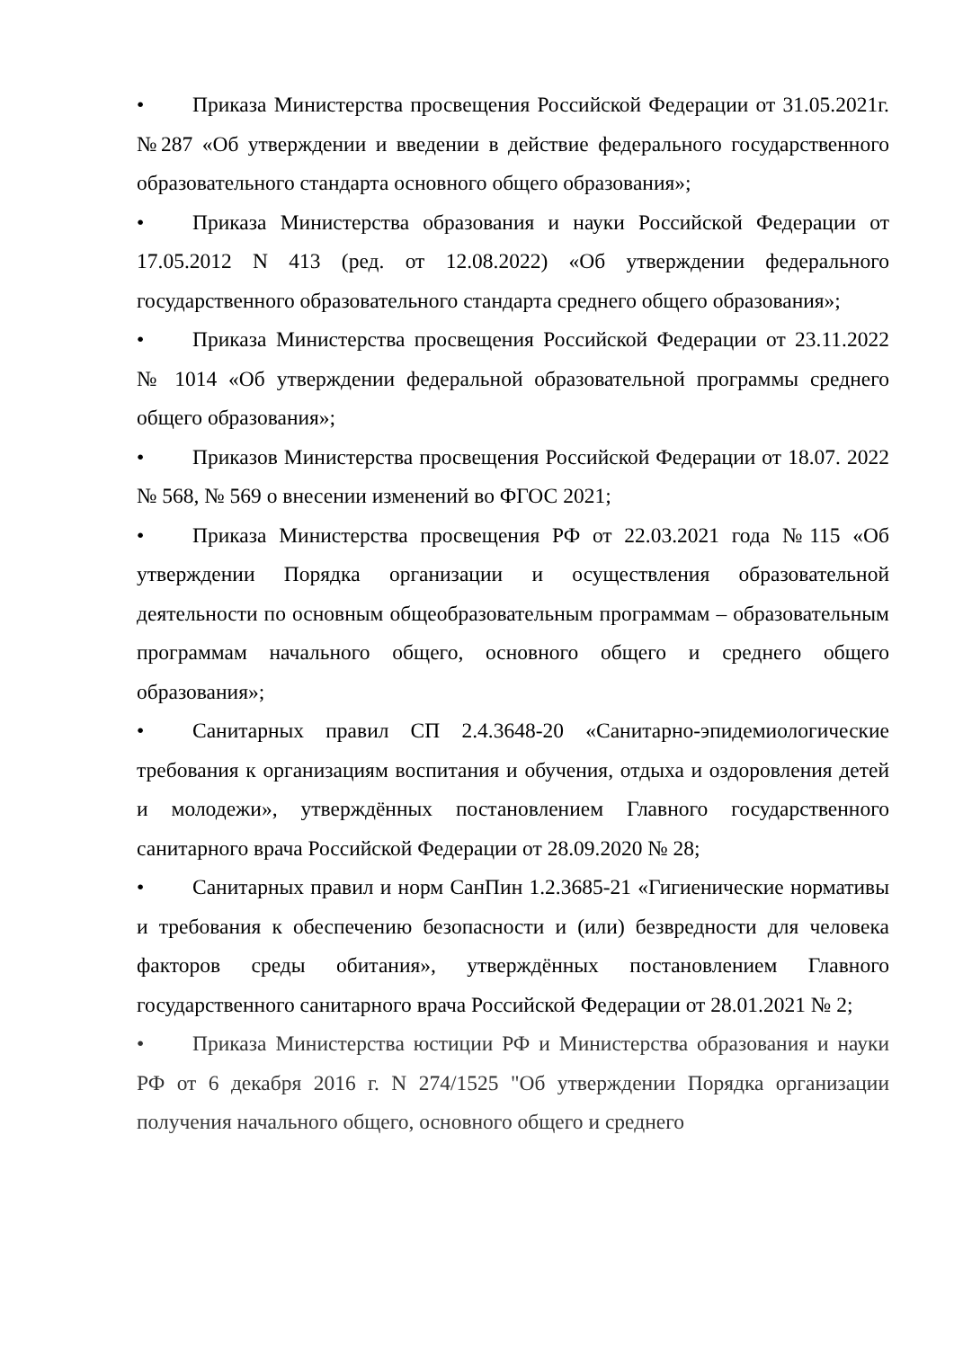• Приказа Министерства просвещения Российской Федерации от 31.05.2021г. №287 «Об утверждении и введении в действие федерального государственного образовательного стандарта основного общего образования»;
• Приказа Министерства образования и науки Российской Федерации от 17.05.2012 N 413 (ред. от 12.08.2022) «Об утверждении федерального государственного образовательного стандарта среднего общего образования»;
• Приказа Министерства просвещения Российской Федерации от 23.11.2022 № 1014 «Об утверждении федеральной образовательной программы среднего общего образования»;
• Приказов Министерства просвещения Российской Федерации от 18.07. 2022 № 568, № 569 о внесении изменений во ФГОС 2021;
• Приказа Министерства просвещения РФ от 22.03.2021 года №115 «Об утверждении Порядка организации и осуществления образовательной деятельности по основным общеобразовательным программам – образовательным программам начального общего, основного общего и среднего общего образования»;
• Санитарных правил СП 2.4.3648-20 «Санитарно-эпидемиологические требования к организациям воспитания и обучения, отдыха и оздоровления детей и молодежи», утверждённых постановлением Главного государственного санитарного врача Российской Федерации от 28.09.2020 № 28;
• Санитарных правил и норм СанПин 1.2.3685-21 «Гигиенические нормативы и требования к обеспечению безопасности и (или) безвредности для человека факторов среды обитания», утверждённых постановлением Главного государственного санитарного врача Российской Федерации от 28.01.2021 № 2;
• Приказа Министерства юстиции РФ и Министерства образования и науки РФ от 6 декабря 2016 г. N 274/1525 "Об утверждении Порядка организации получения начального общего, основного общего и среднего